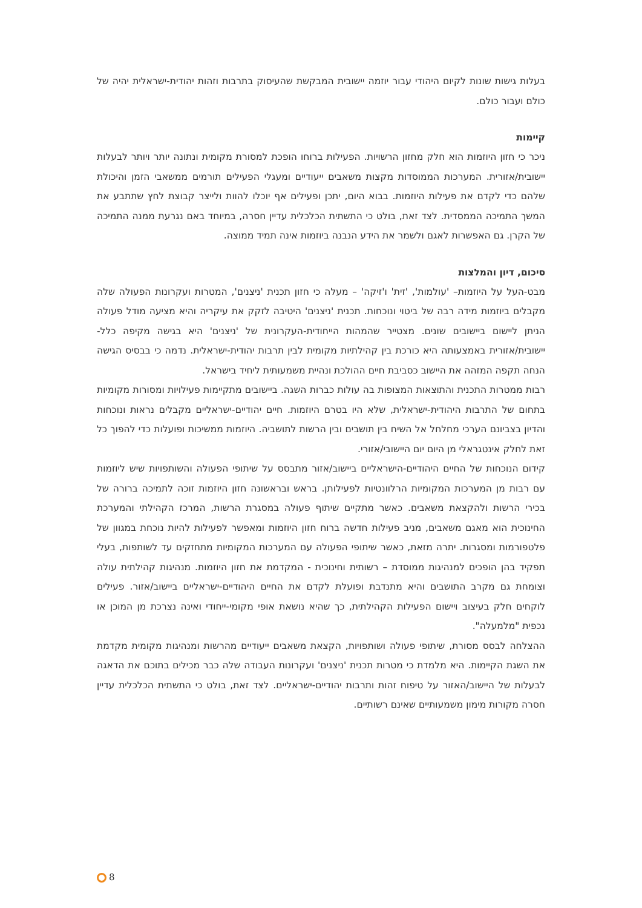בעלות גישות שונות לקיום היהודי עבור יוזמה יישובית המבקשת שהעיסוק בתרבות וזהות יהודית-ישראלית יהיה של כולם ועבור כולם.
קיימות
ניכר כי חזון היוזמות הוא חלק מחזון הרשויות. הפעילות ברוחו הופכת למסורת מקומית ונתונה יותר ויותר לבעלות יישובית/אזורית. המערכות הממוסדות מקצות משאבים ייעודיים ומעגלי הפעילים תורמים ממשאבי הזמן והיכולת שלהם כדי לקדם את פעילות היוזמות. בבוא היום, יתכן ופעילים אף יוכלו להוות ולייצר קבוצת לחץ שתתבע את המשך התמיכה הממסדית. לצד זאת, בולט כי התשתית הכלכלית עדיין חסרה, במיוחד באם נגרעת ממנה התמיכה של הקרן. גם האפשרות לאגם ולשמר את הידע הנבנה ביוזמות אינה תמיד ממוצה.
סיכום, דיון והמלצות
מבט-העל על היוזמות– 'עולמות', 'זית' ו'זיקה' – מעלה כי חזון תכנית 'ניצנים', המטרות ועקרונות הפעולה שלה מקבלים ביוזמות מידה רבה של ביטוי ונוכחות. תכנית 'ניצנים' היטיבה לזקק את עיקריה והיא מציעה מודל פעולה הניתן ליישום ביישובים שונים. מצטייר שהמהות הייחודית-העקרונית של 'ניצנים' היא בגישה מקיפה כלל-יישובית/אזורית באמצעותה היא כורכת בין קהילתיות מקומית לבין תרבות יהודית-ישראלית. נדמה כי בבסיס הגישה הנחה תקפה המזהה את היישוב כסביבת חיים ההולכת ונהיית משמעותית ליחיד בישראל.
רבות ממטרות התכנית והתוצאות המצופות בה עולות כברות השגה. ביישובים מתקיימות פעילויות ומסורות מקומיות בתחום של התרבות היהודית-ישראלית, שלא היו בטרם היוזמות. חיים יהודיים-ישראליים מקבלים נראות ונוכחות והדיון בצביונם הערכי מחלחל אל השיח בין תושבים ובין הרשות לתושביה. היוזמות ממשיכות ופועלות כדי להפוך כל זאת לחלק אינטגראלי מן היום יום היישובי/אזורי.
קידום הנוכחות של החיים היהודיים-הישראליים ביישוב/אזור מתבסס על שיתופי הפעולה והשותפויות שיש ליוזמות עם רבות מן המערכות המקומיות הרלוונטיות לפעילותן. בראש ובראשונה חזון היוזמות זוכה לתמיכה ברורה של בכירי הרשות ולהקצאת משאבים. כאשר מתקיים שיתוף פעולה במסגרת הרשות, המרכז הקהילתי והמערכת החינוכית הוא מאגם משאבים, מניב פעילות חדשה ברוח חזון היוזמות ומאפשר לפעילות להיות נוכחת במגוון של פלטפורמות ומסגרות. יתרה מזאת, כאשר שיתופי הפעולה עם המערכות המקומיות מתחזקים עד לשותפות, בעלי תפקיד בהן הופכים למנהיגות ממוסדת – רשותית וחינוכית - המקדמת את חזון היוזמות. מנהיגות קהילתית עולה וצומחת גם מקרב התושבים והיא מתנדבת ופועלת לקדם את החיים היהודיים-ישראליים ביישוב/אזור. פעילים לוקחים חלק בעיצוב ויישום הפעילות הקהילתית, כך שהיא נושאת אופי מקומי-ייחודי ואינה נצרכת מן המוכן או נכפית "מלמעלה".
ההצלחה לבסס מסורת, שיתופי פעולה ושותפויות, הקצאת משאבים ייעודיים מהרשות ומנהיגות מקומית מקדמת את השגת הקיימות. היא מלמדת כי מטרות תכנית 'ניצנים' ועקרונות העבודה שלה כבר מכילים בתוכם את הדאגה לבעלות של היישוב/האזור על טיפוח זהות ותרבות יהודיים-ישראליים. לצד זאת, בולט כי התשתית הכלכלית עדיין חסרה מקורות מימון משמעותיים שאינם רשותיים.
8